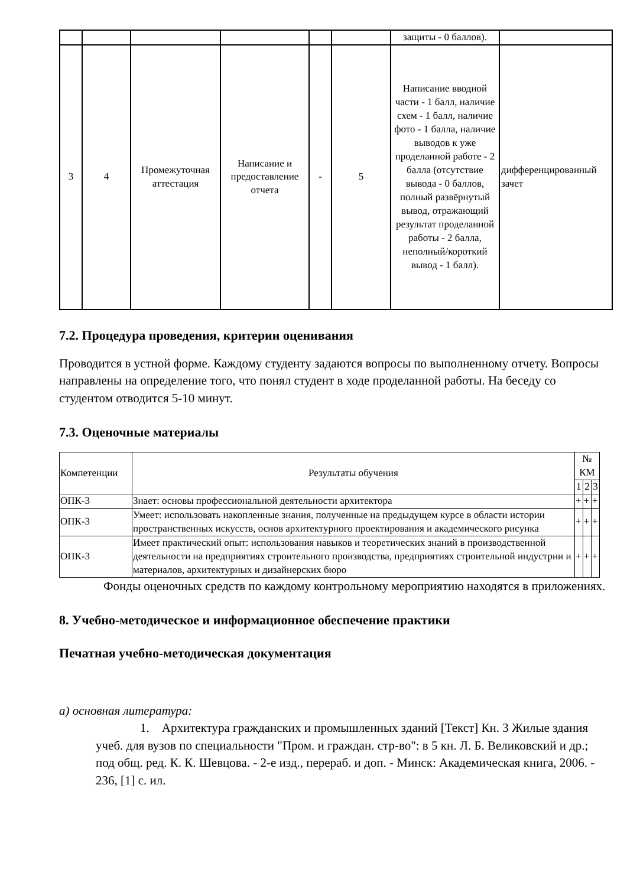| | | | | | | защиты - 0 баллов). | |
| 3 | 4 | Промежуточная аттестация | Написание и предоставление отчета | - | 5 | Написание вводной части - 1 балл, наличие схем - 1 балл, наличие фото - 1 балла, наличие выводов к уже проделанной работе - 2 балла (отсутствие вывода - 0 баллов, полный развёрнутый вывод, отражающий результат проделанной работы - 2 балла, неполный/короткий вывод - 1 балл). | дифференцированный зачет |
7.2. Процедура проведения, критерии оценивания
Проводится в устной форме. Каждому студенту задаются вопросы по выполненному отчету. Вопросы направлены на определение того, что понял студент в ходе проделанной работы. На беседу со студентом отводится 5-10 минут.
7.3. Оценочные материалы
| Компетенции | Результаты обучения | № КМ | | |
| --- | --- | --- | --- | --- |
| | | 1 | 2 | 3 |
| ОПК-3 | Знает: основы профессиональной деятельности архитектора | + | + | + |
| ОПК-3 | Умеет: использовать накопленные знания, полученные на предыдущем курсе в области истории пространственных искусств, основ архитектурного проектирования и академического рисунка | + | + | + |
| ОПК-3 | Имеет практический опыт: использования навыков и теоретических знаний в производственной деятельности на предприятиях строительного производства, предприятиях строительной индустрии и материалов, архитектурных и дизайнерских бюро | + | + | + |
Фонды оценочных средств по каждому контрольному мероприятию находятся в приложениях.
8. Учебно-методическое и информационное обеспечение практики
Печатная учебно-методическая документация
а) основная литература:
1. Архитектура гражданских и промышленных зданий [Текст] Кн. 3 Жилые здания учеб. для вузов по специальности "Пром. и граждан. стр-во": в 5 кн. Л. Б. Великовский и др.; под общ. ред. К. К. Шевцова. - 2-е изд., перераб. и доп. - Минск: Академическая книга, 2006. - 236, [1] с. ил.